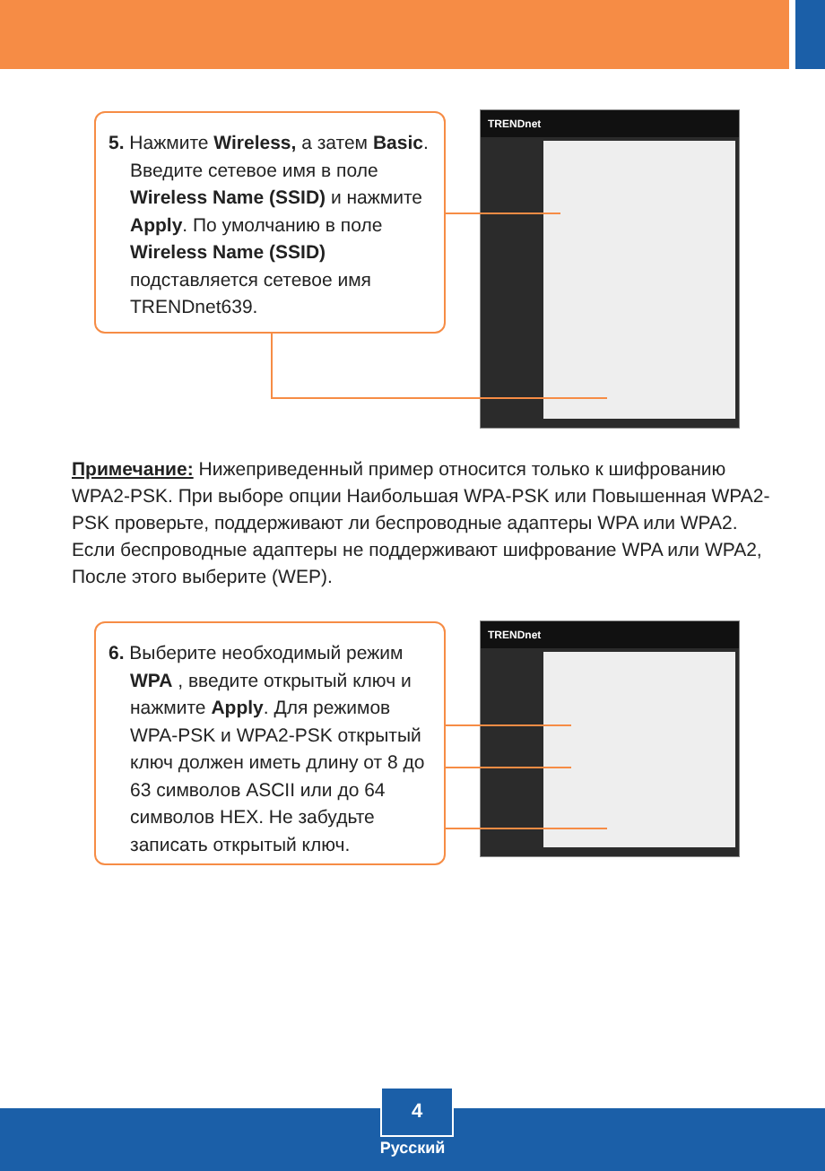5. Нажмите Wireless, а затем Basic. Введите сетевое имя в поле Wireless Name (SSID) и нажмите Apply. По умолчанию в поле Wireless Name (SSID) подставляется сетевое имя TRENDnet639.
TRENDnet
Примечание: Нижеприведенный пример относится только к шифрованию WPA2-PSK. При выборе опции Наибольшая WPA-PSK или Повышенная WPA2-PSK проверьте, поддерживают ли беспроводные адаптеры WPA или WPA2. Если беспроводные адаптеры не поддерживают шифрование WPA или WPA2, После этого выберите (WEP).
6. Выберите необходимый режим WPA , введите открытый ключ и нажмите Apply. Для режимов WPA-PSK и WPA2-PSK открытый ключ должен иметь длину от 8 до 63 символов ASCII или до 64 символов HEX. Не забудьте записать открытый ключ.
TRENDnet
4
Русский